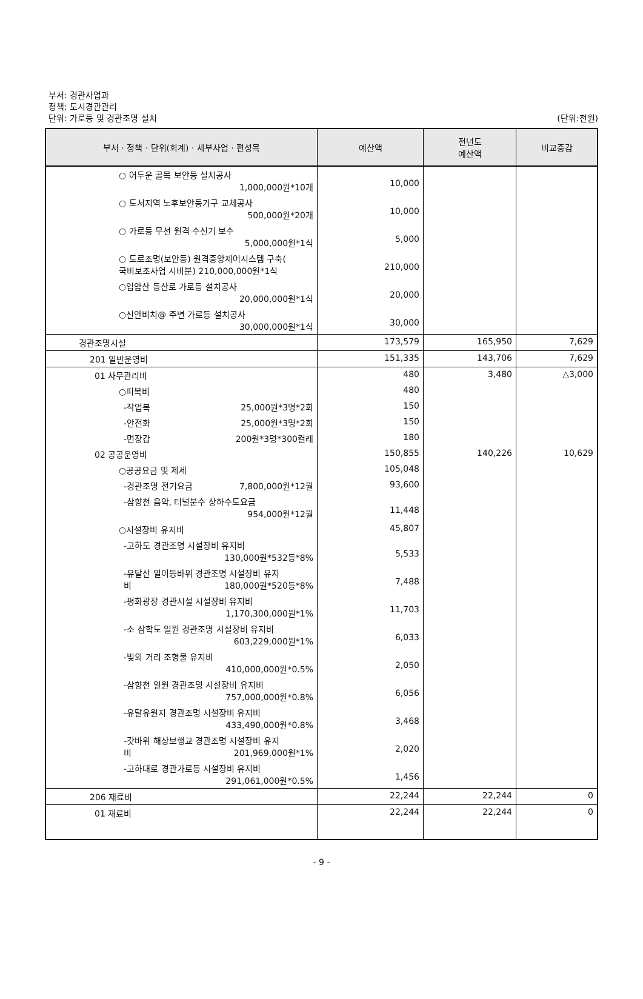부서: 경관사업과
정책: 도시경관관리
단위: 가로등 및 경관조명 설치 (단위:천원)
| 부서 · 정책 · 단위(회계) · 세부사업 · 편성목 | 예산액 | 전년도 예산액 | 비교증감 |
| --- | --- | --- | --- |
| ○ 어두운 골목 보안등 설치공사 1,000,000원*10개 | 10,000 | | |
| ○ 도서지역 노후보안등기구 교체공사 500,000원*20개 | 10,000 | | |
| ○ 가로등 무선 원격 수신기 보수 5,000,000원*1식 | 5,000 | | |
| ○ 도로조명(보안등) 원격중앙제어시스템 구축( 국비보조사업 시비분) 210,000,000원*1식 | 210,000 | | |
| ○입암산 등산로 가로등 설치공사 20,000,000원*1식 | 20,000 | | |
| ○신안비치@ 주변 가로등 설치공사 30,000,000원*1식 | 30,000 | | |
| 경관조명시설 | 173,579 | 165,950 | 7,629 |
| 201 일반운영비 | 151,335 | 143,706 | 7,629 |
| 01 사무관리비 | 480 | 3,480 | △3,000 |
| ○피복비 | 480 | | |
| -작업복 25,000원*3명*2회 | 150 | | |
| -안전화 25,000원*3명*2회 | 150 | | |
| -면장갑 200원*3명*300컬레 | 180 | | |
| 02 공공운영비 | 150,855 | 140,226 | 10,629 |
| ○공공요금 및 제세 | 105,048 | | |
| -경관조명 전기요금 7,800,000원*12월 | 93,600 | | |
| -삼향천 음악, 터널분수 상하수도요금 954,000원*12월 | 11,448 | | |
| ○시설장비 유지비 | 45,807 | | |
| -고하도 경관조명 시설장비 유지비 130,000원*532등*8% | 5,533 | | |
| -유달산 일이등바위 경관조명 시설장비 유지 비 180,000원*520등*8% | 7,488 | | |
| -평화광장 경관시설 시설장비 유지비 1,170,300,000원*1% | 11,703 | | |
| -소 삼학도 일원 경관조명 시설장비 유지비 603,229,000원*1% | 6,033 | | |
| -빛의 거리 조형물 유지비 410,000,000원*0.5% | 2,050 | | |
| -삼향천 일원 경관조명 시설장비 유지비 757,000,000원*0.8% | 6,056 | | |
| -유달유원지 경관조명 시설장비 유지비 433,490,000원*0.8% | 3,468 | | |
| -갓바위 해상보행교 경관조명 시설장비 유지 비 201,969,000원*1% | 2,020 | | |
| -고하대로 경관가로등 시설장비 유지비 291,061,000원*0.5% | 1,456 | | |
| 206 재료비 | 22,244 | 22,244 | 0 |
| 01 재료비 | 22,244 | 22,244 | 0 |
- 9 -